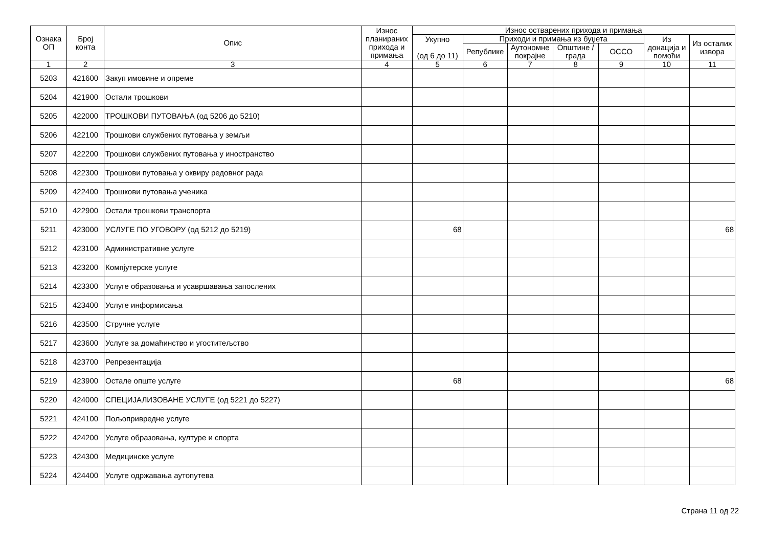| Ознака ОП | Број конта | Опис | Износ планираних прихода и примања | Износ остварених прихода и примања | | | | | | |
| --- | --- | --- | --- | --- | --- | --- | --- | --- | --- | --- |
| | | | | Укупно (од 6 до 11) | Приходи и примања из буџета | | | | Из донација и помоћи | Из осталих извора |
| | | | | | Републике | Аутономне покрајне | Општине / града | ОССО | | |
| 1 | 2 | 3 | 4 | 5 | 6 | 7 | 8 | 9 | 10 | 11 |
| 5203 | 421600 | Закуп имовине и опреме | | | | | | | | |
| 5204 | 421900 | Остали трошкови | | | | | | | | |
| 5205 | 422000 | ТРОШКОВИ ПУТОВАЊА (од 5206 до 5210) | | | | | | | | |
| 5206 | 422100 | Трошкови службених путовања у земљи | | | | | | | | |
| 5207 | 422200 | Трошкови службених путовања у иностранство | | | | | | | | |
| 5208 | 422300 | Трошкови путовања у оквиру редовног рада | | | | | | | | |
| 5209 | 422400 | Трошкови путовања ученика | | | | | | | | |
| 5210 | 422900 | Остали трошкови транспорта | | | | | | | | |
| 5211 | 423000 | УСЛУГЕ ПО УГОВОРУ (од 5212 до 5219) | | 68 | | | | | | 68 |
| 5212 | 423100 | Административне услуге | | | | | | | | |
| 5213 | 423200 | Компјутерске услуге | | | | | | | | |
| 5214 | 423300 | Услуге образовања и усавршавања запослених | | | | | | | | |
| 5215 | 423400 | Услуге информисања | | | | | | | | |
| 5216 | 423500 | Стручне услуге | | | | | | | | |
| 5217 | 423600 | Услуге за домаћинство и угоститељство | | | | | | | | |
| 5218 | 423700 | Репрезентација | | | | | | | | |
| 5219 | 423900 | Остале опште услуге | | 68 | | | | | | 68 |
| 5220 | 424000 | СПЕЦИЈАЛИЗОВАНЕ УСЛУГЕ (од 5221 до 5227) | | | | | | | | |
| 5221 | 424100 | Пољопривредне услуге | | | | | | | | |
| 5222 | 424200 | Услуге образовања, културе и спорта | | | | | | | | |
| 5223 | 424300 | Медицинске услуге | | | | | | | | |
| 5224 | 424400 | Услуге одржавања аутопутева | | | | | | | | |
Страна 11 од 22